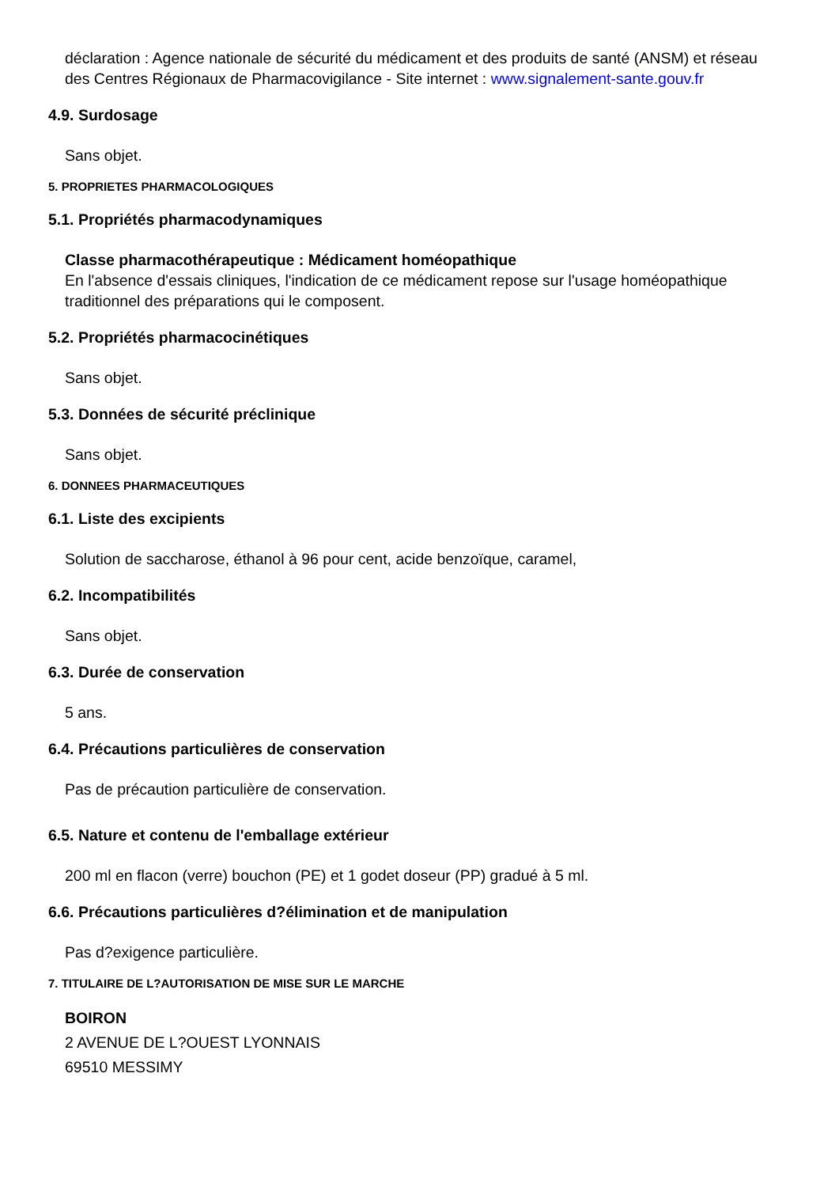déclaration : Agence nationale de sécurité du médicament et des produits de santé (ANSM) et réseau des Centres Régionaux de Pharmacovigilance - Site internet : www.signalement-sante.gouv.fr
4.9. Surdosage
Sans objet.
5. PROPRIETES PHARMACOLOGIQUES
5.1. Propriétés pharmacodynamiques
Classe pharmacothérapeutique : Médicament homéopathique
En l'absence d'essais cliniques, l'indication de ce médicament repose sur l'usage homéopathique traditionnel des préparations qui le composent.
5.2. Propriétés pharmacocinétiques
Sans objet.
5.3. Données de sécurité préclinique
Sans objet.
6. DONNEES PHARMACEUTIQUES
6.1. Liste des excipients
Solution de saccharose, éthanol à 96 pour cent, acide benzoïque, caramel,
6.2. Incompatibilités
Sans objet.
6.3. Durée de conservation
5 ans.
6.4. Précautions particulières de conservation
Pas de précaution particulière de conservation.
6.5. Nature et contenu de l'emballage extérieur
200 ml en flacon (verre) bouchon (PE) et 1 godet doseur (PP) gradué à 5 ml.
6.6. Précautions particulières d?élimination et de manipulation
Pas d?exigence particulière.
7. TITULAIRE DE L?AUTORISATION DE MISE SUR LE MARCHE
BOIRON
2 AVENUE DE L?OUEST LYONNAIS
69510 MESSIMY